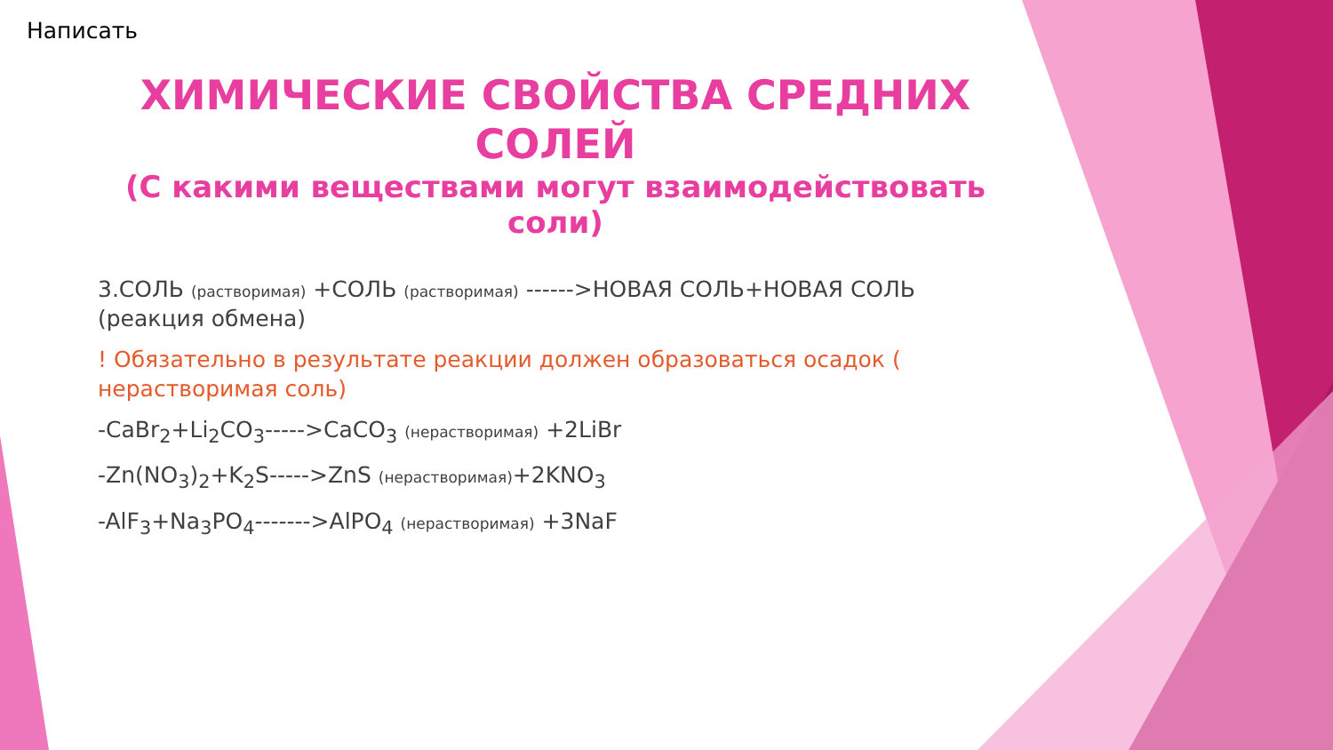Написать
ХИМИЧЕСКИЕ СВОЙСТВА СРЕДНИХ СОЛЕЙ
(С какими веществами могут взаимодействовать соли)
3.СОЛЬ (растворимая) +СОЛЬ (растворимая) ------>НОВАЯ СОЛЬ+НОВАЯ СОЛЬ (реакция обмена)
! Обязательно в результате реакции должен образоваться осадок ( нерастворимая соль)
-CaBr<sub>2</sub>+Li<sub>2</sub>CO<sub>3</sub>----->CaCO<sub>3</sub> (нерастворимая) +2LiBr
-Zn(NO<sub>3</sub>)<sub>2</sub>+K<sub>2</sub>S----->ZnS (нерастворимая)+2KNO<sub>3</sub>
-AlF<sub>3</sub>+Na<sub>3</sub>PO<sub>4</sub>------->AlPO<sub>4</sub> (нерастворимая) +3NaF